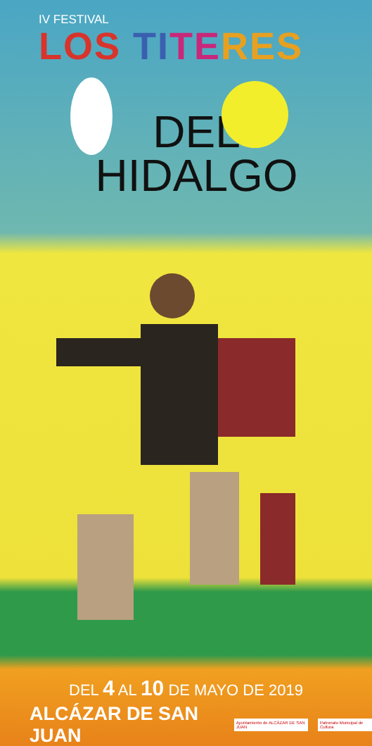IV FESTIVAL
LOS TI TE RES
DEL
HIDALGO
DEL 4 AL 10 DE MAYO DE 2019
ALCÁZAR DE SAN JUAN Ayuntamiento de ALCÁZAR DE SAN JUAN Patronato Municipal de Cultura